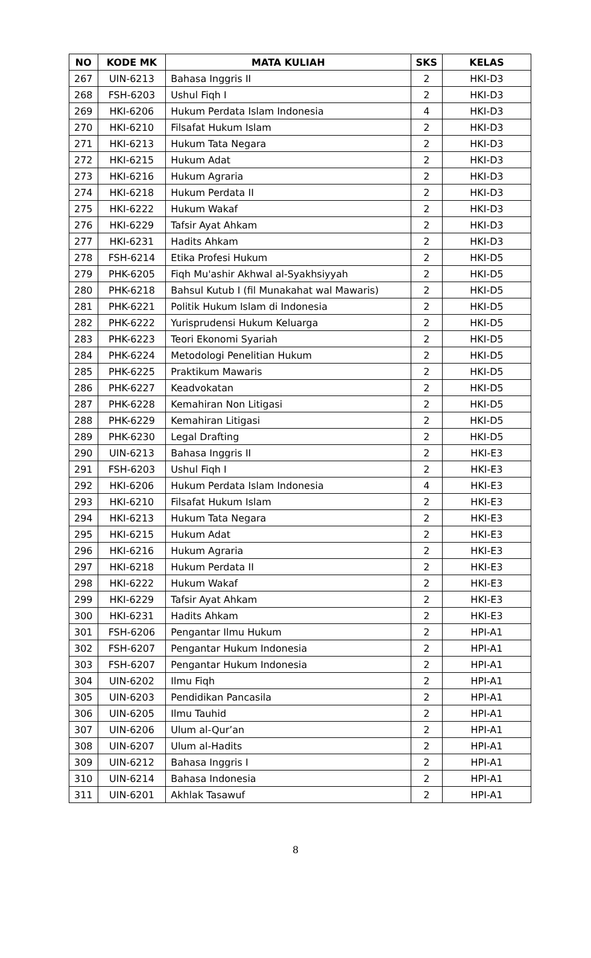| NO | KODE MK | MATA KULIAH | SKS | KELAS |
| --- | --- | --- | --- | --- |
| 267 | UIN-6213 | Bahasa Inggris II | 2 | HKI-D3 |
| 268 | FSH-6203 | Ushul Fiqh I | 2 | HKI-D3 |
| 269 | HKI-6206 | Hukum Perdata Islam Indonesia | 4 | HKI-D3 |
| 270 | HKI-6210 | Filsafat Hukum Islam | 2 | HKI-D3 |
| 271 | HKI-6213 | Hukum Tata Negara | 2 | HKI-D3 |
| 272 | HKI-6215 | Hukum Adat | 2 | HKI-D3 |
| 273 | HKI-6216 | Hukum Agraria | 2 | HKI-D3 |
| 274 | HKI-6218 | Hukum Perdata II | 2 | HKI-D3 |
| 275 | HKI-6222 | Hukum Wakaf | 2 | HKI-D3 |
| 276 | HKI-6229 | Tafsir Ayat Ahkam | 2 | HKI-D3 |
| 277 | HKI-6231 | Hadits Ahkam | 2 | HKI-D3 |
| 278 | FSH-6214 | Etika Profesi Hukum | 2 | HKI-D5 |
| 279 | PHK-6205 | Fiqh Mu'ashir Akhwal al-Syakhsiyyah | 2 | HKI-D5 |
| 280 | PHK-6218 | Bahsul Kutub I (fil Munakahat wal Mawaris) | 2 | HKI-D5 |
| 281 | PHK-6221 | Politik Hukum Islam di Indonesia | 2 | HKI-D5 |
| 282 | PHK-6222 | Yurisprudensi Hukum Keluarga | 2 | HKI-D5 |
| 283 | PHK-6223 | Teori Ekonomi Syariah | 2 | HKI-D5 |
| 284 | PHK-6224 | Metodologi Penelitian Hukum | 2 | HKI-D5 |
| 285 | PHK-6225 | Praktikum Mawaris | 2 | HKI-D5 |
| 286 | PHK-6227 | Keadvokatan | 2 | HKI-D5 |
| 287 | PHK-6228 | Kemahiran Non Litigasi | 2 | HKI-D5 |
| 288 | PHK-6229 | Kemahiran Litigasi | 2 | HKI-D5 |
| 289 | PHK-6230 | Legal Drafting | 2 | HKI-D5 |
| 290 | UIN-6213 | Bahasa Inggris II | 2 | HKI-E3 |
| 291 | FSH-6203 | Ushul Fiqh I | 2 | HKI-E3 |
| 292 | HKI-6206 | Hukum Perdata Islam Indonesia | 4 | HKI-E3 |
| 293 | HKI-6210 | Filsafat Hukum Islam | 2 | HKI-E3 |
| 294 | HKI-6213 | Hukum Tata Negara | 2 | HKI-E3 |
| 295 | HKI-6215 | Hukum Adat | 2 | HKI-E3 |
| 296 | HKI-6216 | Hukum Agraria | 2 | HKI-E3 |
| 297 | HKI-6218 | Hukum Perdata II | 2 | HKI-E3 |
| 298 | HKI-6222 | Hukum Wakaf | 2 | HKI-E3 |
| 299 | HKI-6229 | Tafsir Ayat Ahkam | 2 | HKI-E3 |
| 300 | HKI-6231 | Hadits Ahkam | 2 | HKI-E3 |
| 301 | FSH-6206 | Pengantar Ilmu Hukum | 2 | HPI-A1 |
| 302 | FSH-6207 | Pengantar Hukum Indonesia | 2 | HPI-A1 |
| 303 | FSH-6207 | Pengantar Hukum Indonesia | 2 | HPI-A1 |
| 304 | UIN-6202 | Ilmu Fiqh | 2 | HPI-A1 |
| 305 | UIN-6203 | Pendidikan Pancasila | 2 | HPI-A1 |
| 306 | UIN-6205 | Ilmu Tauhid | 2 | HPI-A1 |
| 307 | UIN-6206 | Ulum al-Qur’an | 2 | HPI-A1 |
| 308 | UIN-6207 | Ulum al-Hadits | 2 | HPI-A1 |
| 309 | UIN-6212 | Bahasa Inggris I | 2 | HPI-A1 |
| 310 | UIN-6214 | Bahasa Indonesia | 2 | HPI-A1 |
| 311 | UIN-6201 | Akhlak Tasawuf | 2 | HPI-A1 |
8